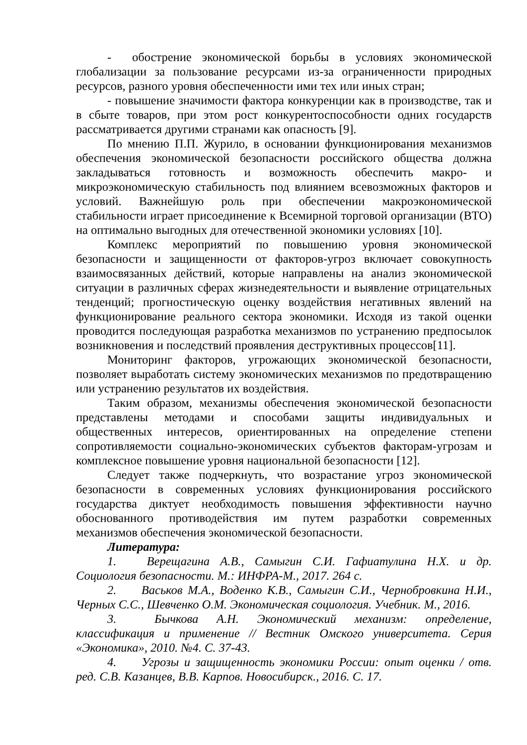- обострение экономической борьбы в условиях экономической глобализации за пользование ресурсами из-за ограниченности природных ресурсов, разного уровня обеспеченности ими тех или иных стран;
- повышение значимости фактора конкуренции как в производстве, так и в сбыте товаров, при этом рост конкурентоспособности одних государств рассматривается другими странами как опасность [9].
По мнению П.П. Журило, в основании функционирования механизмов обеспечения экономической безопасности российского общества должна закладываться готовность и возможность обеспечить макро- и микроэкономическую стабильность под влиянием всевозможных факторов и условий. Важнейшую роль при обеспечении макроэкономической стабильности играет присоединение к Всемирной торговой организации (ВТО) на оптимально выгодных для отечественной экономики условиях [10].
Комплекс мероприятий по повышению уровня экономической безопасности и защищенности от факторов-угроз включает совокупность взаимосвязанных действий, которые направлены на анализ экономической ситуации в различных сферах жизнедеятельности и выявление отрицательных тенденций; прогностическую оценку воздействия негативных явлений на функционирование реального сектора экономики. Исходя из такой оценки проводится последующая разработка механизмов по устранению предпосылок возникновения и последствий проявления деструктивных процессов[11].
Мониторинг факторов, угрожающих экономической безопасности, позволяет выработать систему экономических механизмов по предотвращению или устранению результатов их воздействия.
Таким образом, механизмы обеспечения экономической безопасности представлены методами и способами защиты индивидуальных и общественных интересов, ориентированных на определение степени сопротивляемости социально-экономических субъектов факторам-угрозам и комплексное повышение уровня национальной безопасности [12].
Следует также подчеркнуть, что возрастание угроз экономической безопасности в современных условиях функционирования российского государства диктует необходимость повышения эффективности научно обоснованного противодействия им путем разработки современных механизмов обеспечения экономической безопасности.
Литература:
1. Верещагина А.В., Самыгин С.И. Гафиатулина Н.Х. и др. Социология безопасности. М.: ИНФРА-М., 2017. 264 с.
2. Васьков М.А., Воденко К.В., Самыгин С.И., Чернобровкина Н.И., Черных С.С., Шевченко О.М. Экономическая социология. Учебник. М., 2016.
3. Бычкова А.Н. Экономический механизм: определение, классификация и применение // Вестник Омского университета. Серия «Экономика», 2010. №4. С. 37-43.
4. Угрозы и защищенность экономики России: опыт оценки / отв. ред. С.В. Казанцев, В.В. Карпов. Новосибирск., 2016. С. 17.